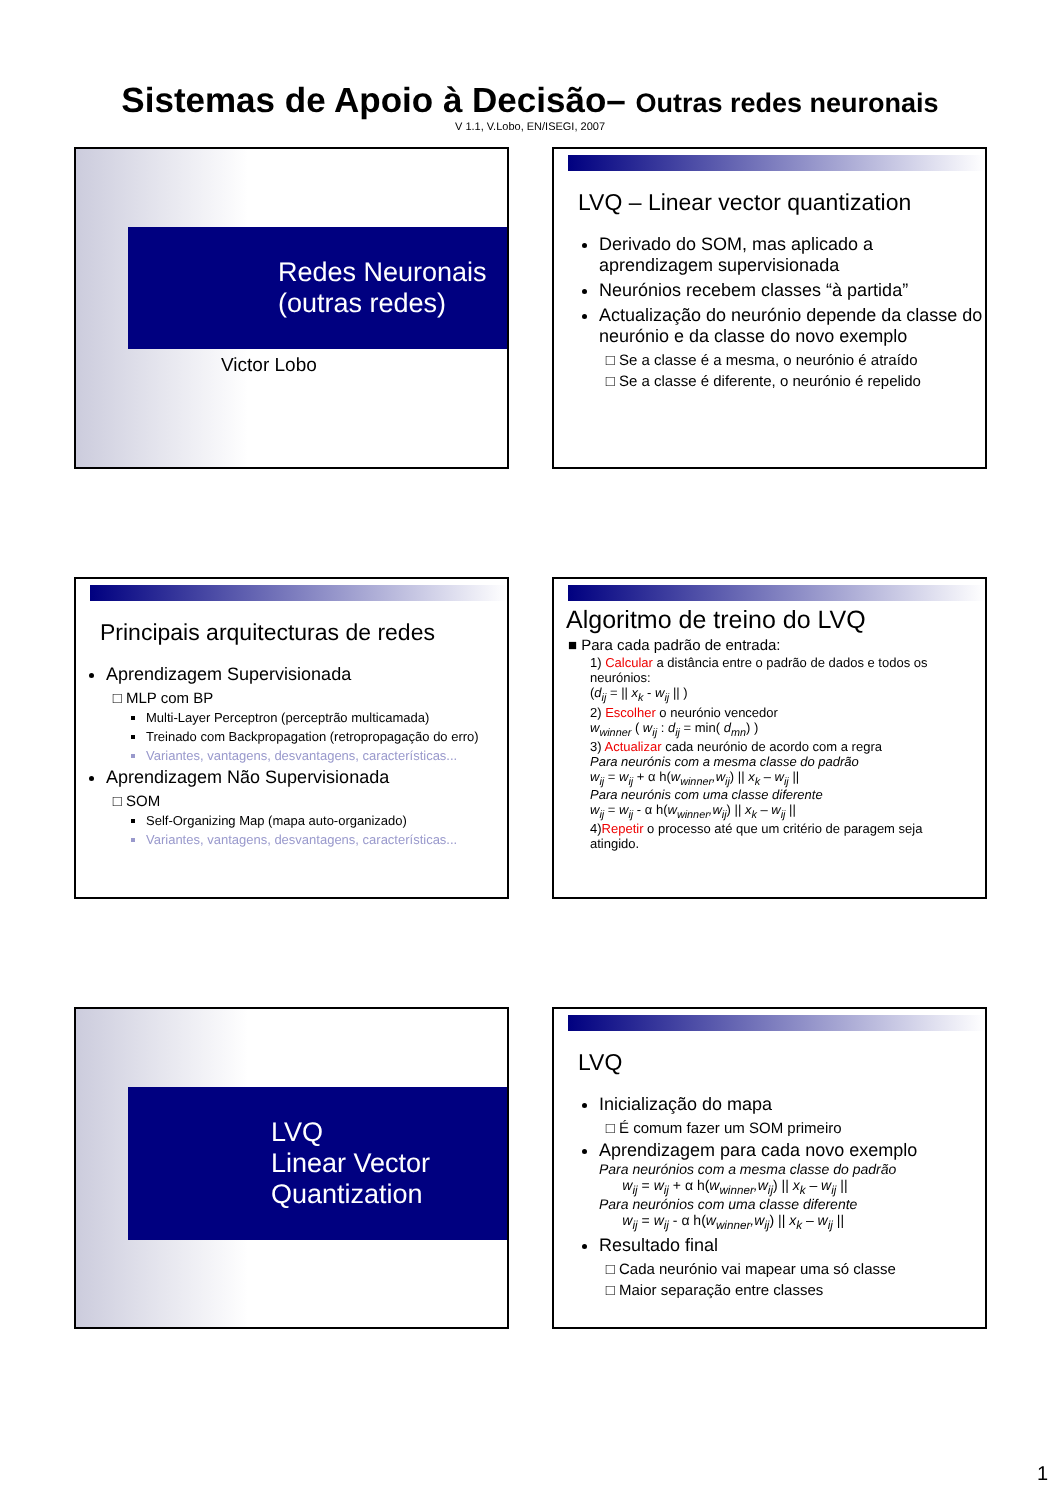Sistemas de Apoio à Decisão– Outras redes neuronais
V 1.1, V.Lobo, EN/ISEGI, 2007
Redes Neuronais
(outras redes)
Victor Lobo
LVQ – Linear vector quantization
Derivado do SOM, mas aplicado a aprendizagem supervisionada
Neurónios recebem classes “à partida”
Actualização do neurónio depende da classe do neurónio e da classe do novo exemplo
Se a classe é a mesma, o neurónio é atraído
Se a classe é diferente, o neurónio é repelido
Principais arquitecturas de redes
Aprendizagem Supervisionada
MLP com BP
Multi-Layer Perceptron (perceptrão multicamada)
Treinado com Backpropagation (retropropagação do erro)
Variantes, vantagens, desvantagens, características...
Aprendizagem Não Supervisionada
SOM
Self-Organizing Map (mapa auto-organizado)
Variantes, vantagens, desvantagens, características...
Algoritmo de treino do LVQ
■ Para cada padrão de entrada:
1) Calcular a distância entre o padrão de dados e todos os neurónios:
(d<sub>ij</sub> = || x<sub>k</sub> - w<sub>ij</sub> || )
2) Escolher o neurónio vencedor
w<sub>winner</sub> ( w<sub>ij</sub> : d<sub>ij</sub> = min( d<sub>mn</sub>) )
3) Actualizar cada neurónio de acordo com a regra
Para neurónis com a mesma classe do padrão
w<sub>ij</sub> = w<sub>ij</sub> + α h(w<sub>winner</sub>,w<sub>ij</sub>) || x<sub>k</sub> – w<sub>ij</sub> ||
Para neurónis com uma classe diferente
w<sub>ij</sub> = w<sub>ij</sub> - α h(w<sub>winner</sub>,w<sub>ij</sub>) || x<sub>k</sub> – w<sub>ij</sub> ||
4)Repetir o processo até que um critério de paragem seja atingido.
LVQ
Linear Vector
Quantization
LVQ
Inicialização do mapa
É comum fazer um SOM primeiro
Aprendizagem para cada novo exemplo
Para neurónios com a mesma classe do padrão
w<sub>ij</sub> = w<sub>ij</sub> + α h(w<sub>winner</sub>,w<sub>ij</sub>) || x<sub>k</sub> – w<sub>ij</sub> ||
Para neurónios com uma classe diferente
w<sub>ij</sub> = w<sub>ij</sub> - α h(w<sub>winner</sub>,w<sub>ij</sub>) || x<sub>k</sub> – w<sub>ij</sub> ||
Resultado final
Cada neurónio vai mapear uma só classe
Maior separação entre classes
1